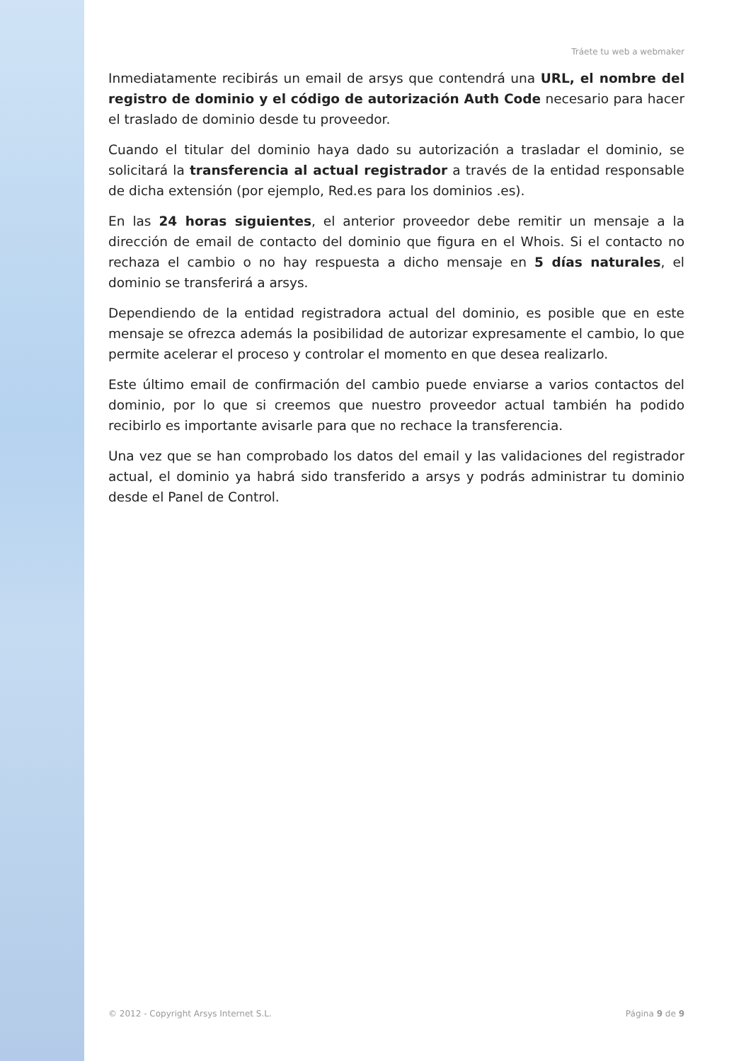Tráete tu web a webmaker
Inmediatamente recibirás un email de arsys que contendrá una URL, el nombre del registro de dominio y el código de autorización Auth Code necesario para hacer el traslado de dominio desde tu proveedor.
Cuando el titular del dominio haya dado su autorización a trasladar el dominio, se solicitará la transferencia al actual registrador a través de la entidad responsable de dicha extensión (por ejemplo, Red.es para los dominios .es).
En las 24 horas siguientes, el anterior proveedor debe remitir un mensaje a la dirección de email de contacto del dominio que figura en el Whois. Si el contacto no rechaza el cambio o no hay respuesta a dicho mensaje en 5 días naturales, el dominio se transferirá a arsys.
Dependiendo de la entidad registradora actual del dominio, es posible que en este mensaje se ofrezca además la posibilidad de autorizar expresamente el cambio, lo que permite acelerar el proceso y controlar el momento en que desea realizarlo.
Este último email de confirmación del cambio puede enviarse a varios contactos del dominio, por lo que si creemos que nuestro proveedor actual también ha podido recibirlo es importante avisarle para que no rechace la transferencia.
Una vez que se han comprobado los datos del email y las validaciones del registrador actual, el dominio ya habrá sido transferido a arsys y podrás administrar tu dominio desde el Panel de Control.
© 2012 - Copyright Arsys Internet S.L. Página 9 de 9